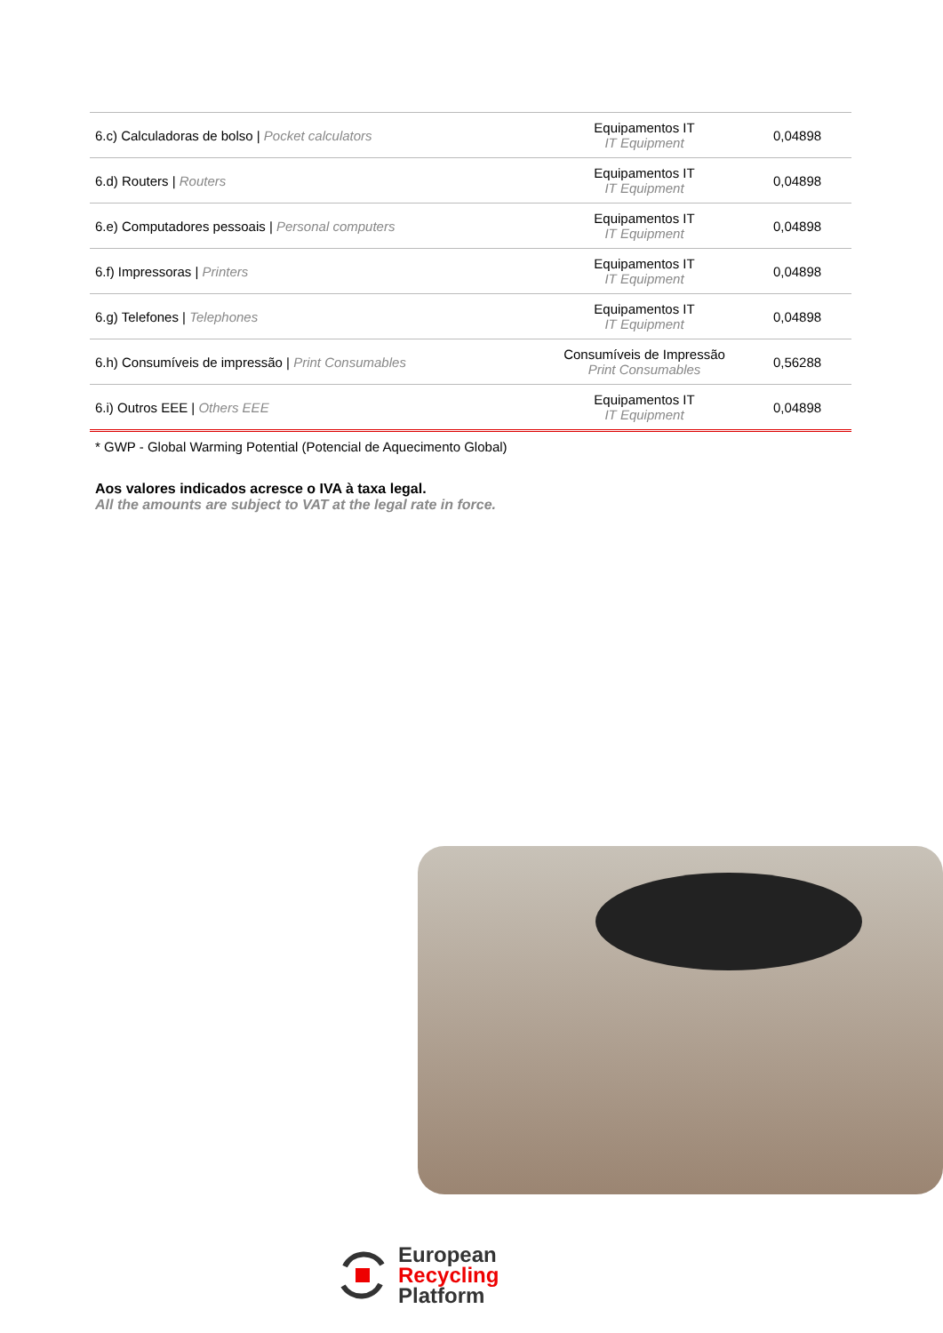| 6.c) Calculadoras de bolso / Pocket calculators | Equipamentos IT IT Equipment | 0,04898 |
| 6.d) Routers / Routers | Equipamentos IT IT Equipment | 0,04898 |
| 6.e) Computadores pessoais / Personal computers | Equipamentos IT IT Equipment | 0,04898 |
| 6.f) Impressoras / Printers | Equipamentos IT IT Equipment | 0,04898 |
| 6.g) Telefones / Telephones | Equipamentos IT IT Equipment | 0,04898 |
| 6.h) Consumíveis de impressão / Print Consumables | Consumíveis de Impressão Print Consumables | 0,56288 |
| 6.i) Outros EEE / Others EEE | Equipamentos IT IT Equipment | 0,04898 |
* GWP - Global Warming Potential (Potencial de Aquecimento Global)
Aos valores indicados acresce o IVA à taxa legal.
All the amounts are subject to VAT at the legal rate in force.
European
Recycling
Platform